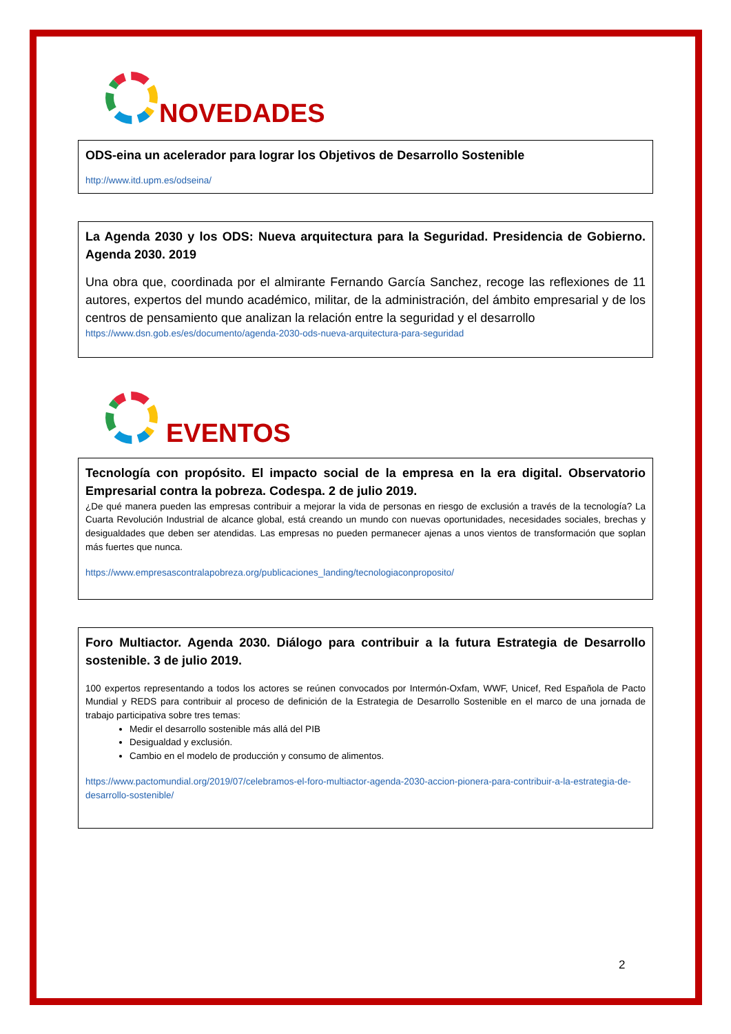NOVEDADES
ODS-eina un acelerador para lograr los Objetivos de Desarrollo Sostenible
http://www.itd.upm.es/odseina/
La Agenda 2030 y los ODS: Nueva arquitectura para la Seguridad. Presidencia de Gobierno. Agenda 2030. 2019
Una obra que, coordinada por el almirante Fernando García Sanchez, recoge las reflexiones de 11 autores, expertos del mundo académico, militar, de la administración, del ámbito empresarial y de los centros de pensamiento que analizan la relación entre la seguridad y el desarrollo
https://www.dsn.gob.es/es/documento/agenda-2030-ods-nueva-arquitectura-para-seguridad
EVENTOS
Tecnología con propósito. El impacto social de la empresa en la era digital. Observatorio Empresarial contra la pobreza. Codespa. 2 de julio 2019.
¿De qué manera pueden las empresas contribuir a mejorar la vida de personas en riesgo de exclusión a través de la tecnología? La Cuarta Revolución Industrial de alcance global, está creando un mundo con nuevas oportunidades, necesidades sociales, brechas y desigualdades que deben ser atendidas. Las empresas no pueden permanecer ajenas a unos vientos de transformación que soplan más fuertes que nunca.
https://www.empresascontralapobreza.org/publicaciones_landing/tecnologiaconproposito/
Foro Multiactor. Agenda 2030. Diálogo para contribuir a la futura Estrategia de Desarrollo sostenible. 3 de julio 2019.
100 expertos representando a todos los actores se reúnen convocados por Intermón-Oxfam, WWF, Unicef, Red Española de Pacto Mundial y REDS para contribuir al proceso de definición de la Estrategia de Desarrollo Sostenible en el marco de una jornada de trabajo participativa sobre tres temas:
Medir el desarrollo sostenible más allá del PIB
Desigualdad y exclusión.
Cambio en el modelo de producción y consumo de alimentos.
https://www.pactomundial.org/2019/07/celebramos-el-foro-multiactor-agenda-2030-accion-pionera-para-contribuir-a-la-estrategia-de-desarrollo-sostenible/
2